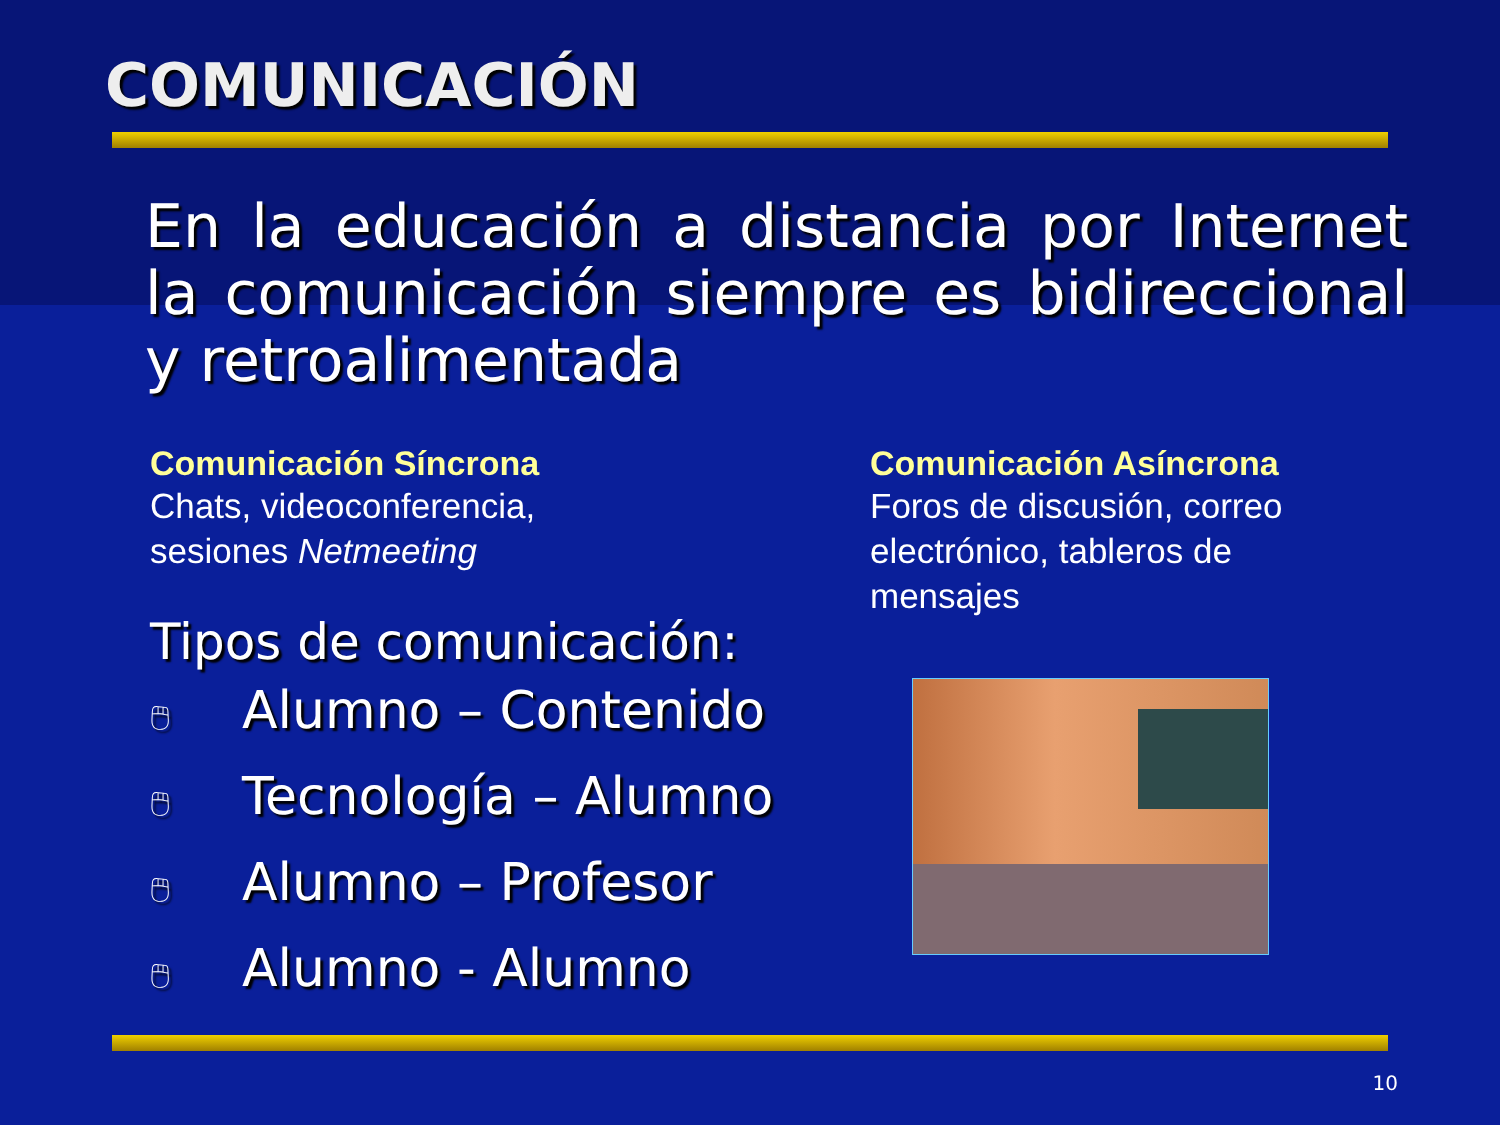COMUNICACIÓN
En la educación a distancia por Internet la comunicación siempre es bidireccional y retroalimentada
Comunicación Síncrona
Chats, videoconferencia,
sesiones Netmeeting
Tipos de comunicación:
🖱 Alumno – Contenido
🖱 Tecnología – Alumno
🖱 Alumno – Profesor
🖱 Alumno - Alumno
Comunicación Asíncrona
Foros de discusión, correo electrónico, tableros de mensajes
10